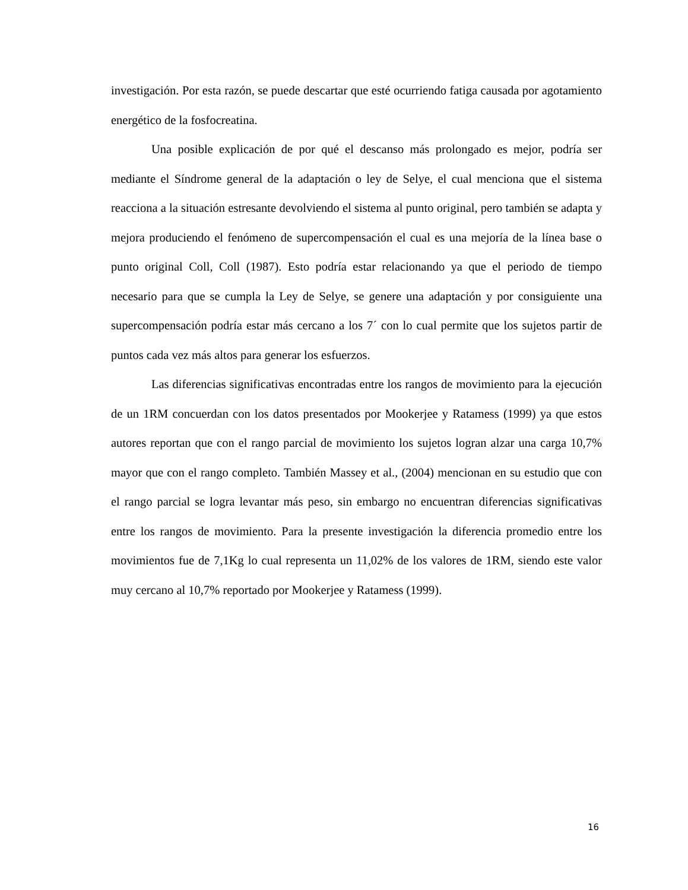investigación. Por esta razón, se puede descartar que esté ocurriendo fatiga causada por agotamiento energético de la fosfocreatina.
Una posible explicación de por qué el descanso más prolongado es mejor, podría ser mediante el Síndrome general de la adaptación o ley de Selye, el cual menciona que el sistema reacciona a la situación estresante devolviendo el sistema al punto original, pero también se adapta y mejora produciendo el fenómeno de supercompensación el cual es una mejoría de la línea base o punto original Coll, Coll (1987). Esto podría estar relacionando ya que el periodo de tiempo necesario para que se cumpla la Ley de Selye, se genere una adaptación y por consiguiente una supercompensación podría estar más cercano a los 7´ con lo cual permite que los sujetos partir de puntos cada vez más altos para generar los esfuerzos.
Las diferencias significativas encontradas entre los rangos de movimiento para la ejecución de un 1RM concuerdan con los datos presentados por Mookerjee y Ratamess (1999) ya que estos autores reportan que con el rango parcial de movimiento los sujetos logran alzar una carga 10,7% mayor que con el rango completo. También Massey et al., (2004) mencionan en su estudio que con el rango parcial se logra levantar más peso, sin embargo no encuentran diferencias significativas entre los rangos de movimiento. Para la presente investigación la diferencia promedio entre los movimientos fue de 7,1Kg lo cual representa un 11,02% de los valores de 1RM, siendo este valor muy cercano al 10,7% reportado por Mookerjee y Ratamess (1999).
16